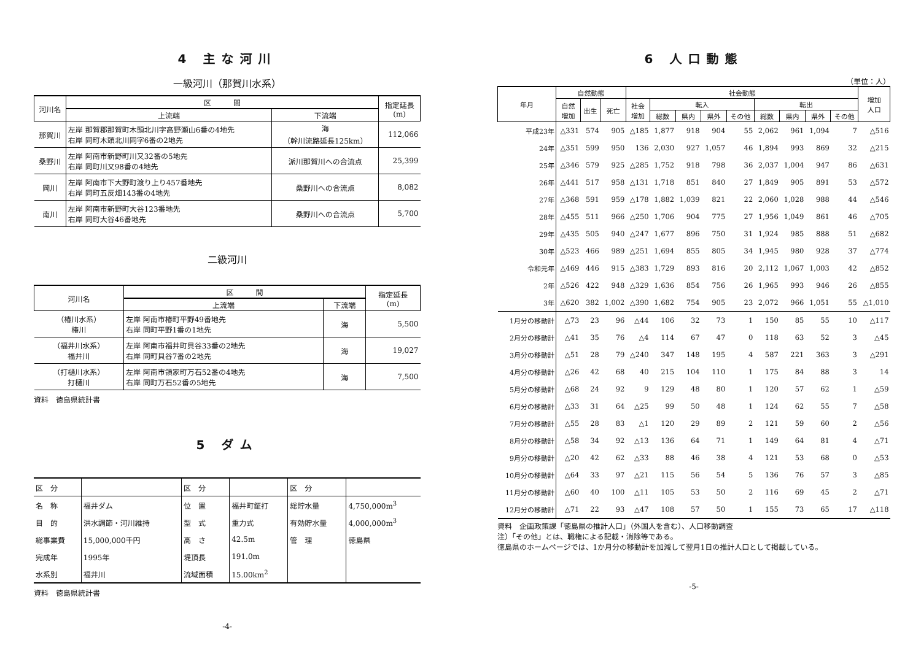4 主な河川
一級河川（那賀川水系）
| 河川名 | 区 間 | | 指定延長 (m) |
| --- | --- | --- | --- |
| | 上流端 | 下流端 | |
| 那賀川 | 左岸 那賀郡那賀町木頭北川字高野瀬山6番の4地先 右岸 同町木頭北川同字6番の2地先 | 海 （幹川流路延長125km） | 112,066 |
| 桑野川 | 左岸 阿南市新野町川又32番の5地先 右岸 同町川又98番の4地先 | 派川那賀川への合流点 | 25,399 |
| 岡川 | 左岸 阿南市下大野町渡り上り457番地先 右岸 同町五反畑143番の4地先 | 桑野川への合流点 | 8,082 |
| 南川 | 左岸 阿南市新野町大谷123番地先 右岸 同町大谷46番地先 | 桑野川への合流点 | 5,700 |
二級河川
| 河川名 | 区 間 | | 指定延長 (m) |
| --- | --- | --- | --- |
| | 上流端 | 下流端 | |
| （椿川水系） 椿川 | 左岸 阿南市椿町平野49番地先 右岸 同町平野1番の1地先 | 海 | 5,500 |
| （福井川水系） 福井川 | 左岸 阿南市福井町貝谷33番の2地先 右岸 同町貝谷7番の2地先 | 海 | 19,027 |
| （打樋川水系） 打樋川 | 左岸 阿南市領家町万石52番の4地先 右岸 同町万石52番の5地先 | 海 | 7,500 |
資料　徳島県統計書
5 ダム
| 区 分 | | 区 分 | | 区 分 | |
| --- | --- | --- | --- | --- | --- |
| 名 称 | 福井ダム | 位 置 | 福井町鉦打 | 総貯水量 | 4,750,000m<sup>3</sup> |
| 目 的 | 洪水調節・河川維持 | 型 式 | 重力式 | 有効貯水量 | 4,000,000m<sup>3</sup> |
| 総事業費 | 15,000,000千円 | 高 さ | 42.5m | 管 理 | 徳島県 |
| 完成年 | 1995年 | 堤頂長 | 191.0m | | |
| 水系別 | 福井川 | 流域面積 | 15.00km<sup>2</sup> | | |
資料　徳島県統計書
-4-
6 人口動態
（単位：人）
| 年月 | 自然動態 | | | 社会動態 | | | | | | | | | 増加 人口 |
| --- | --- | --- | --- | --- | --- | --- | --- | --- | --- | --- | --- | --- | --- |
| | 自然 増加 | 出生 | 死亡 | 社会 増加 | 転入 | | | | 転出 | | | | |
| | | | | | 総数 | 県内 | 県外 | その他 | 総数 | 県内 | 県外 | その他 | |
| 平成23年 | △331 | 574 | 905 | △185 | 1,877 | 918 | 904 | 55 | 2,062 | 961 | 1,094 | 7 | △516 |
| 24年 | △351 | 599 | 950 | 136 | 2,030 | 927 | 1,057 | 46 | 1,894 | 993 | 869 | 32 | △215 |
| 25年 | △346 | 579 | 925 | △285 | 1,752 | 918 | 798 | 36 | 2,037 | 1,004 | 947 | 86 | △631 |
| 26年 | △441 | 517 | 958 | △131 | 1,718 | 851 | 840 | 27 | 1,849 | 905 | 891 | 53 | △572 |
| 27年 | △368 | 591 | 959 | △178 | 1,882 | 1,039 | 821 | 22 | 2,060 | 1,028 | 988 | 44 | △546 |
| 28年 | △455 | 511 | 966 | △250 | 1,706 | 904 | 775 | 27 | 1,956 | 1,049 | 861 | 46 | △705 |
| 29年 | △435 | 505 | 940 | △247 | 1,677 | 896 | 750 | 31 | 1,924 | 985 | 888 | 51 | △682 |
| 30年 | △523 | 466 | 989 | △251 | 1,694 | 855 | 805 | 34 | 1,945 | 980 | 928 | 37 | △774 |
| 令和元年 | △469 | 446 | 915 | △383 | 1,729 | 893 | 816 | 20 | 2,112 | 1,067 | 1,003 | 42 | △852 |
| 2年 | △526 | 422 | 948 | △329 | 1,636 | 854 | 756 | 26 | 1,965 | 993 | 946 | 26 | △855 |
| 3年 | △620 | 382 | 1,002 | △390 | 1,682 | 754 | 905 | 23 | 2,072 | 966 | 1,051 | 55 | △1,010 |
| 1月分の移動計 | △73 | 23 | 96 | △44 | 106 | 32 | 73 | 1 | 150 | 85 | 55 | 10 | △117 |
| 2月分の移動計 | △41 | 35 | 76 | △4 | 114 | 67 | 47 | 0 | 118 | 63 | 52 | 3 | △45 |
| 3月分の移動計 | △51 | 28 | 79 | △240 | 347 | 148 | 195 | 4 | 587 | 221 | 363 | 3 | △291 |
| 4月分の移動計 | △26 | 42 | 68 | 40 | 215 | 104 | 110 | 1 | 175 | 84 | 88 | 3 | 14 |
| 5月分の移動計 | △68 | 24 | 92 | 9 | 129 | 48 | 80 | 1 | 120 | 57 | 62 | 1 | △59 |
| 6月分の移動計 | △33 | 31 | 64 | △25 | 99 | 50 | 48 | 1 | 124 | 62 | 55 | 7 | △58 |
| 7月分の移動計 | △55 | 28 | 83 | △1 | 120 | 29 | 89 | 2 | 121 | 59 | 60 | 2 | △56 |
| 8月分の移動計 | △58 | 34 | 92 | △13 | 136 | 64 | 71 | 1 | 149 | 64 | 81 | 4 | △71 |
| 9月分の移動計 | △20 | 42 | 62 | △33 | 88 | 46 | 38 | 4 | 121 | 53 | 68 | 0 | △53 |
| 10月分の移動計 | △64 | 33 | 97 | △21 | 115 | 56 | 54 | 5 | 136 | 76 | 57 | 3 | △85 |
| 11月分の移動計 | △60 | 40 | 100 | △11 | 105 | 53 | 50 | 2 | 116 | 69 | 45 | 2 | △71 |
| 12月分の移動計 | △71 | 22 | 93 | △47 | 108 | 57 | 50 | 1 | 155 | 73 | 65 | 17 | △118 |
資料　企画政策課「徳島県の推計人口」（外国人を含む）、人口移動調査
注）「その他」とは、職権による記載・消除等である。
徳島県のホームページでは、1か月分の移動計を加減して翌月1日の推計人口として掲載している。
-5-